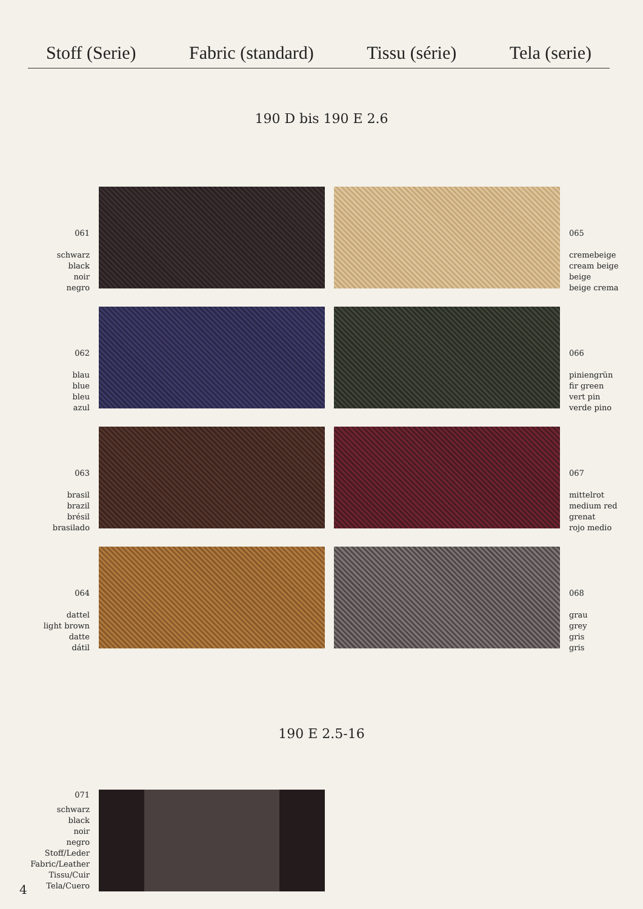Stoff (Serie) Fabric (standard) Tissu (série) Tela (serie)
190 D bis 190 E 2.6
061
schwarz
black
noir
negro
065
cremebeige
cream beige
beige
beige crema
062
blau
blue
bleu
azul
066
piniengrün
fir green
vert pin
verde pino
063
brasil
brazil
brésil
brasilado
067
mittelrot
medium red
grenat
rojo medio
064
dattel
light brown
datte
dátil
068
grau
grey
gris
gris
190 E 2.5-16
071
schwarz
black
noir
negro
Stoff/Leder
Fabric/Leather
Tissu/Cuir
Tela/Cuero
4